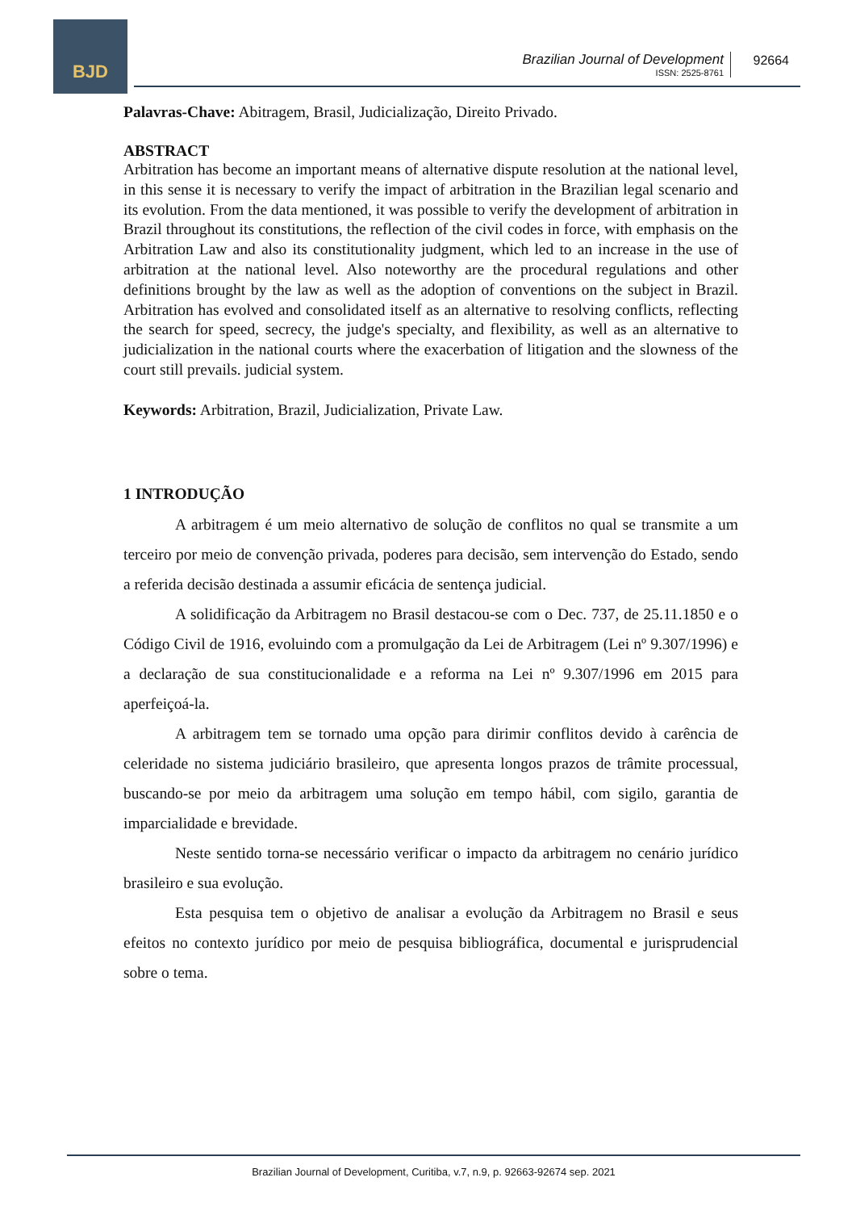BJD
Brazilian Journal of Development
ISSN: 2525-8761
92664
Palavras-Chave: Abitragem, Brasil, Judicialização, Direito Privado.
ABSTRACT
Arbitration has become an important means of alternative dispute resolution at the national level, in this sense it is necessary to verify the impact of arbitration in the Brazilian legal scenario and its evolution. From the data mentioned, it was possible to verify the development of arbitration in Brazil throughout its constitutions, the reflection of the civil codes in force, with emphasis on the Arbitration Law and also its constitutionality judgment, which led to an increase in the use of arbitration at the national level. Also noteworthy are the procedural regulations and other definitions brought by the law as well as the adoption of conventions on the subject in Brazil. Arbitration has evolved and consolidated itself as an alternative to resolving conflicts, reflecting the search for speed, secrecy, the judge's specialty, and flexibility, as well as an alternative to judicialization in the national courts where the exacerbation of litigation and the slowness of the court still prevails. judicial system.
Keywords: Arbitration, Brazil, Judicialization, Private Law.
1 INTRODUÇÃO
A arbitragem é um meio alternativo de solução de conflitos no qual se transmite a um terceiro por meio de convenção privada, poderes para decisão, sem intervenção do Estado, sendo a referida decisão destinada a assumir eficácia de sentença judicial.
A solidificação da Arbitragem no Brasil destacou-se com o Dec. 737, de 25.11.1850 e o Código Civil de 1916, evoluindo com a promulgação da Lei de Arbitragem (Lei nº 9.307/1996) e a declaração de sua constitucionalidade e a reforma na Lei nº 9.307/1996 em 2015 para aperfeiçoá-la.
A arbitragem tem se tornado uma opção para dirimir conflitos devido à carência de celeridade no sistema judiciário brasileiro, que apresenta longos prazos de trâmite processual, buscando-se por meio da arbitragem uma solução em tempo hábil, com sigilo, garantia de imparcialidade e brevidade.
Neste sentido torna-se necessário verificar o impacto da arbitragem no cenário jurídico brasileiro e sua evolução.
Esta pesquisa tem o objetivo de analisar a evolução da Arbitragem no Brasil e seus efeitos no contexto jurídico por meio de pesquisa bibliográfica, documental e jurisprudencial sobre o tema.
Brazilian Journal of Development, Curitiba, v.7, n.9, p. 92663-92674 sep. 2021